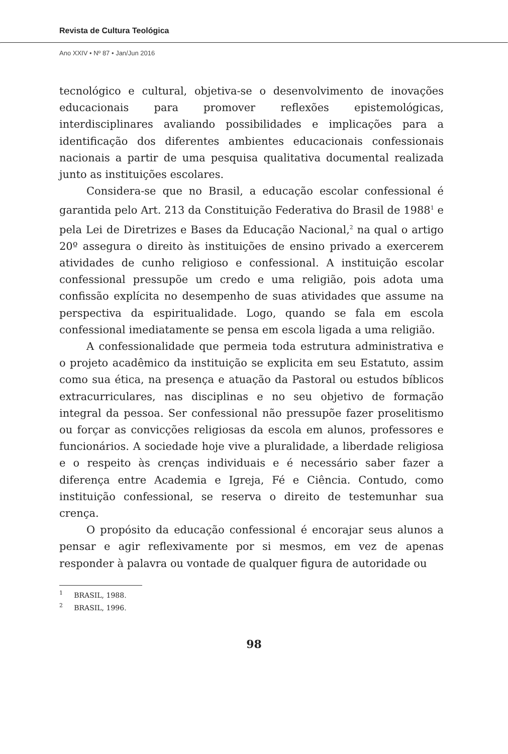Revista de Cultura Teológica
Ano XXIV • Nº 87 • Jan/Jun 2016
tecnológico e cultural, objetiva-se o desenvolvimento de inovações educacionais para promover reflexões epistemológicas, interdisciplinares avaliando possibilidades e implicações para a identificação dos diferentes ambientes educacionais confessionais nacionais a partir de uma pesquisa qualitativa documental realizada junto as instituições escolares.
Considera-se que no Brasil, a educação escolar confessional é garantida pelo Art. 213 da Constituição Federativa do Brasil de 1988<sup>1</sup> e pela Lei de Diretrizes e Bases da Educação Nacional,<sup>2</sup> na qual o artigo 20º assegura o direito às instituições de ensino privado a exercerem atividades de cunho religioso e confessional. A instituição escolar confessional pressupõe um credo e uma religião, pois adota uma confissão explícita no desempenho de suas atividades que assume na perspectiva da espiritualidade. Logo, quando se fala em escola confessional imediatamente se pensa em escola ligada a uma religião.
A confessionalidade que permeia toda estrutura administrativa e o projeto acadêmico da instituição se explicita em seu Estatuto, assim como sua ética, na presença e atuação da Pastoral ou estudos bíblicos extracurriculares, nas disciplinas e no seu objetivo de formação integral da pessoa. Ser confessional não pressupõe fazer proselitismo ou forçar as convicções religiosas da escola em alunos, professores e funcionários. A sociedade hoje vive a pluralidade, a liberdade religiosa e o respeito às crenças individuais e é necessário saber fazer a diferença entre Academia e Igreja, Fé e Ciência. Contudo, como instituição confessional, se reserva o direito de testemunhar sua crença.
O propósito da educação confessional é encorajar seus alunos a pensar e agir reflexivamente por si mesmos, em vez de apenas responder à palavra ou vontade de qualquer figura de autoridade ou
<sup>1</sup> BRASIL, 1988.
<sup>2</sup> BRASIL, 1996.
98